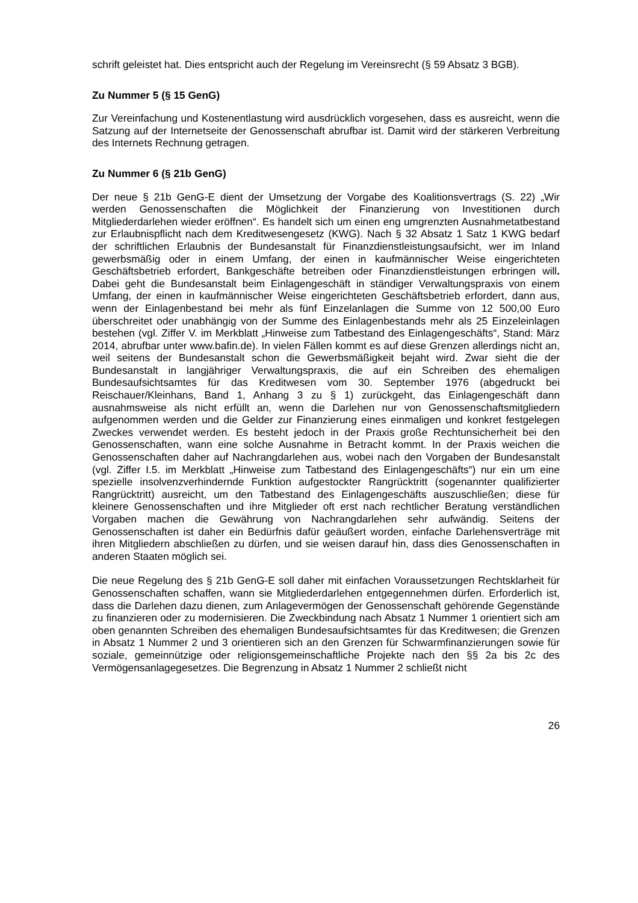schrift geleistet hat. Dies entspricht auch der Regelung im Vereinsrecht (§ 59 Absatz 3 BGB).
Zu Nummer 5 (§ 15 GenG)
Zur Vereinfachung und Kostenentlastung wird ausdrücklich vorgesehen, dass es ausreicht, wenn die Satzung auf der Internetseite der Genossenschaft abrufbar ist. Damit wird der stärkeren Verbreitung des Internets Rechnung getragen.
Zu Nummer 6 (§ 21b GenG)
Der neue § 21b GenG-E dient der Umsetzung der Vorgabe des Koalitionsvertrags (S. 22) „Wir werden Genossenschaften die Möglichkeit der Finanzierung von Investitionen durch Mitgliederdarlehen wieder eröffnen“. Es handelt sich um einen eng umgrenzten Ausnahmetatbestand zur Erlaubnispflicht nach dem Kreditwesengesetz (KWG). Nach § 32 Absatz 1 Satz 1 KWG bedarf der schriftlichen Erlaubnis der Bundesanstalt für Finanzdienstleistungsaufsicht, wer im Inland gewerbsmäßig oder in einem Umfang, der einen in kaufmännischer Weise eingerichteten Geschäftsbetrieb erfordert, Bankgeschäfte betreiben oder Finanzdienstleistungen erbringen will. Dabei geht die Bundesanstalt beim Einlagengeschäft in ständiger Verwaltungspraxis von einem Umfang, der einen in kaufmännischer Weise eingerichteten Geschäftsbetrieb erfordert, dann aus, wenn der Einlagenbestand bei mehr als fünf Einzelanlagen die Summe von 12 500,00 Euro überschreitet oder unabhängig von der Summe des Einlagenbestands mehr als 25 Einzeleinlagen bestehen (vgl. Ziffer V. im Merkblatt „Hinweise zum Tatbestand des Einlagengeschäfts“, Stand: März 2014, abrufbar unter www.bafin.de). In vielen Fällen kommt es auf diese Grenzen allerdings nicht an, weil seitens der Bundesanstalt schon die Gewerbsmäßigkeit bejaht wird. Zwar sieht die der Bundesanstalt in langjähriger Verwaltungspraxis, die auf ein Schreiben des ehemaligen Bundesaufsichtsamtes für das Kreditwesen vom 30. September 1976 (abgedruckt bei Reischauer/Kleinhans, Band 1, Anhang 3 zu § 1) zurückgeht, das Einlagengeschäft dann ausnahmsweise als nicht erfüllt an, wenn die Darlehen nur von Genossenschaftsmitgliedern aufgenommen werden und die Gelder zur Finanzierung eines einmaligen und konkret festgelegen Zweckes verwendet werden. Es besteht jedoch in der Praxis große Rechtunsicherheit bei den Genossenschaften, wann eine solche Ausnahme in Betracht kommt. In der Praxis weichen die Genossenschaften daher auf Nachrangdarlehen aus, wobei nach den Vorgaben der Bundesanstalt (vgl. Ziffer I.5. im Merkblatt „Hinweise zum Tatbestand des Einlagengeschäfts“) nur ein um eine spezielle insolvenzverhindernde Funktion aufgestockter Rangrücktritt (sogenannter qualifizierter Rangrücktritt) ausreicht, um den Tatbestand des Einlagengeschäfts auszuschließen; diese für kleinere Genossenschaften und ihre Mitglieder oft erst nach rechtlicher Beratung verständlichen Vorgaben machen die Gewährung von Nachrangdarlehen sehr aufwändig. Seitens der Genossenschaften ist daher ein Bedürfnis dafür geäußert worden, einfache Darlehensverträge mit ihren Mitgliedern abschließen zu dürfen, und sie weisen darauf hin, dass dies Genossenschaften in anderen Staaten möglich sei.
Die neue Regelung des § 21b GenG-E soll daher mit einfachen Voraussetzungen Rechtsklarheit für Genossenschaften schaffen, wann sie Mitgliederdarlehen entgegennehmen dürfen. Erforderlich ist, dass die Darlehen dazu dienen, zum Anlagevermögen der Genossenschaft gehörende Gegenstände zu finanzieren oder zu modernisieren. Die Zweckbindung nach Absatz 1 Nummer 1 orientiert sich am oben genannten Schreiben des ehemaligen Bundesaufsichtsamtes für das Kreditwesen; die Grenzen in Absatz 1 Nummer 2 und 3 orientieren sich an den Grenzen für Schwarmfinanzierungen sowie für soziale, gemeinnützige oder religionsgemeinschaftliche Projekte nach den §§ 2a bis 2c des Vermögensanlagegesetzes. Die Begrenzung in Absatz 1 Nummer 2 schließt nicht
26